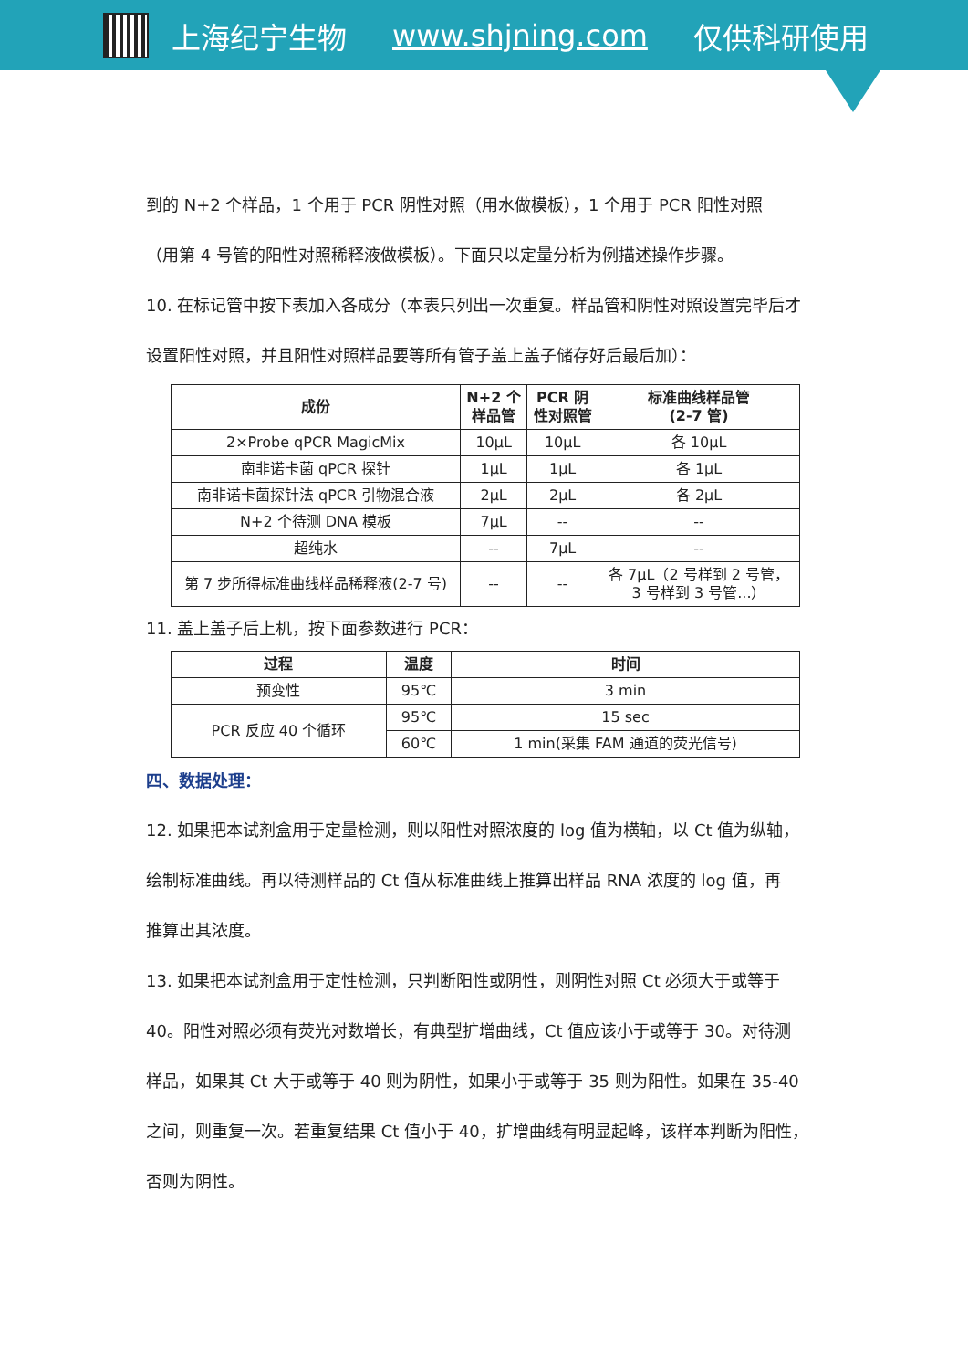上海纪宁生物 www.shjning.com 仅供科研使用
到的 N+2 个样品，1 个用于 PCR 阴性对照（用水做模板），1 个用于 PCR 阳性对照
（用第 4 号管的阳性对照稀释液做模板）。下面只以定量分析为例描述操作步骤。
10. 在标记管中按下表加入各成分（本表只列出一次重复。样品管和阴性对照设置完毕后才
设置阳性对照，并且阳性对照样品要等所有管子盖上盖子储存好后最后加）：
| 成份 | N+2 个 样品管 | PCR 阴 性对照管 | 标准曲线样品管 (2-7 管) |
| --- | --- | --- | --- |
| 2×Probe qPCR MagicMix | 10μL | 10μL | 各 10μL |
| 南非诺卡菌 qPCR 探针 | 1μL | 1μL | 各 1μL |
| 南非诺卡菌探针法 qPCR 引物混合液 | 2μL | 2μL | 各 2μL |
| N+2 个待测 DNA 模板 | 7μL | -- | -- |
| 超纯水 | -- | 7μL | -- |
| 第 7 步所得标准曲线样品稀释液(2-7 号) | -- | -- | 各 7μL（2 号样到 2 号管， 3 号样到 3 号管...） |
11. 盖上盖子后上机，按下面参数进行 PCR：
| 过程 | 温度 | 时间 |
| --- | --- | --- |
| 预变性 | 95℃ | 3 min |
| PCR 反应 40 个循环 | 95℃ | 15 sec |
| | 60℃ | 1 min(采集 FAM 通道的荧光信号) |
四、数据处理：
12. 如果把本试剂盒用于定量检测，则以阳性对照浓度的 log 值为横轴，以 Ct 值为纵轴，
绘制标准曲线。再以待测样品的 Ct 值从标准曲线上推算出样品 RNA 浓度的 log 值，再
推算出其浓度。
13. 如果把本试剂盒用于定性检测，只判断阳性或阴性，则阴性对照 Ct 必须大于或等于
40。阳性对照必须有荧光对数增长，有典型扩增曲线，Ct 值应该小于或等于 30。对待测
样品，如果其 Ct 大于或等于 40 则为阴性，如果小于或等于 35 则为阳性。如果在 35-40
之间，则重复一次。若重复结果 Ct 值小于 40，扩增曲线有明显起峰，该样本判断为阳性，
否则为阴性。